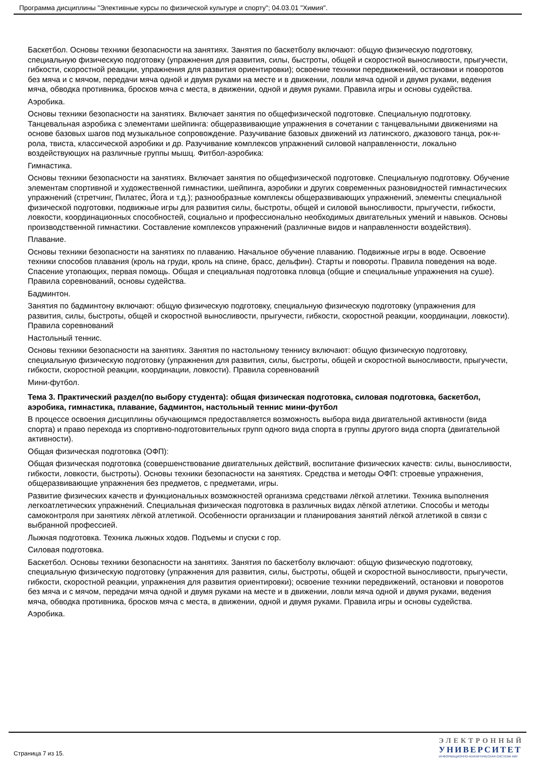Программа дисциплины "Элективные курсы по физической культуре и спорту"; 04.03.01 "Химия".
Баскетбол. Основы техники безопасности на занятиях. Занятия по баскетболу включают: общую физическую подготовку, специальную физическую подготовку (упражнения для развития, силы, быстроты, общей и скоростной выносливости, прыгучести, гибкости, скоростной реакции, упражнения для развития ориентировки); освоение техники передвижений, остановки и поворотов без мяча и с мячом, передачи мяча одной и двумя руками на месте и в движении, ловли мяча одной и двумя руками, ведения мяча, обводка противника, бросков мяча с места, в движении, одной и двумя руками. Правила игры и основы судейства.
Аэробика.
Основы техники безопасности на занятиях. Включает занятия по общефизической подготовке. Специальную подготовку. Танцевальная аэробика с элементами шейпинга: общеразвивающие упражнения в сочетании с танцевальными движениями на основе базовых шагов под музыкальное сопровождение. Разучивание базовых движений из латинского, джазового танца, рок-н-рола, твиста, классической аэробики и др. Разучивание комплексов упражнений силовой направленности, локально воздействующих на различные группы мышц. Фитбол-аэробика:
Гимнастика.
Основы техники безопасности на занятиях. Включает занятия по общефизической подготовке. Специальную подготовку. Обучение элементам спортивной и художественной гимнастики, шейпинга, аэробики и других современных разновидностей гимнастических упражнений (стретчинг, Пилатес, Йога и т.д.); разнообразные комплексы общеразвивающих упражнений, элементы специальной физической подготовки, подвижные игры для развития силы, быстроты, общей и силовой выносливости, прыгучести, гибкости, ловкости, координационных способностей, социально и профессионально необходимых двигательных умений и навыков. Основы производственной гимнастики. Составление комплексов упражнений (различные видов и направленности воздействия).
Плавание.
Основы техники безопасности на занятиях по плаванию. Начальное обучение плаванию. Подвижные игры в воде. Освоение техники способов плавания (кроль на груди, кроль на спине, брасс, дельфин). Старты и повороты. Правила поведения на воде. Спасение утопающих, первая помощь. Общая и специальная подготовка пловца (общие и специальные упражнения на суше). Правила соревнований, основы судейства.
Бадминтон.
Занятия по бадминтону включают: общую физическую подготовку, специальную физическую подготовку (упражнения для развития, силы, быстроты, общей и скоростной выносливости, прыгучести, гибкости, скоростной реакции, координации, ловкости). Правила соревнований
Настольный теннис.
Основы техники безопасности на занятиях. Занятия по настольному теннису включают: общую физическую подготовку, специальную физическую подготовку (упражнения для развития, силы, быстроты, общей и скоростной выносливости, прыгучести, гибкости, скоростной реакции, координации, ловкости). Правила соревнований
Мини-футбол.
Тема 3. Практический раздел(по выбору студента): общая физическая подготовка, силовая подготовка, баскетбол, аэробика, гимнастика, плавание, бадминтон, настольный теннис мини-футбол
В процессе освоения дисциплины обучающимся предоставляется возможность выбора вида двигательной активности (вида спорта) и право перехода из спортивно-подготовительных групп одного вида спорта в группы другого вида спорта (двигательной активности).
Общая физическая подготовка (ОФП):
Общая физическая подготовка (совершенствование двигательных действий, воспитание физических качеств: силы, выносливости, гибкости, ловкости, быстроты). Основы техники безопасности на занятиях. Средства и методы ОФП: строевые упражнения, общеразвивающие упражнения без предметов, с предметами, игры.
Развитие физических качеств и функциональных возможностей организма средствами лёгкой атлетики. Техника выполнения легкоатлетических упражнений. Специальная физическая подготовка в различных видах лёгкой атлетики. Способы и методы самоконтроля при занятиях лёгкой атлетикой. Особенности организации и планирования занятий лёгкой атлетикой в связи с выбранной профессией.
Лыжная подготовка. Техника лыжных ходов. Подъемы и спуски с гор.
Силовая подготовка.
Баскетбол. Основы техники безопасности на занятиях. Занятия по баскетболу включают: общую физическую подготовку, специальную физическую подготовку (упражнения для развития, силы, быстроты, общей и скоростной выносливости, прыгучести, гибкости, скоростной реакции, упражнения для развития ориентировки); освоение техники передвижений, остановки и поворотов без мяча и с мячом, передачи мяча одной и двумя руками на месте и в движении, ловли мяча одной и двумя руками, ведения мяча, обводка противника, бросков мяча с места, в движении, одной и двумя руками. Правила игры и основы судейства.
Аэробика.
Страница 7 из 15.
ЭЛЕКТРОННЫЙ
УНИВЕРСИТЕТ
ИНФОРМАЦИОННО-АНАЛИТИЧЕСКАЯ СИСТЕМА КФУ